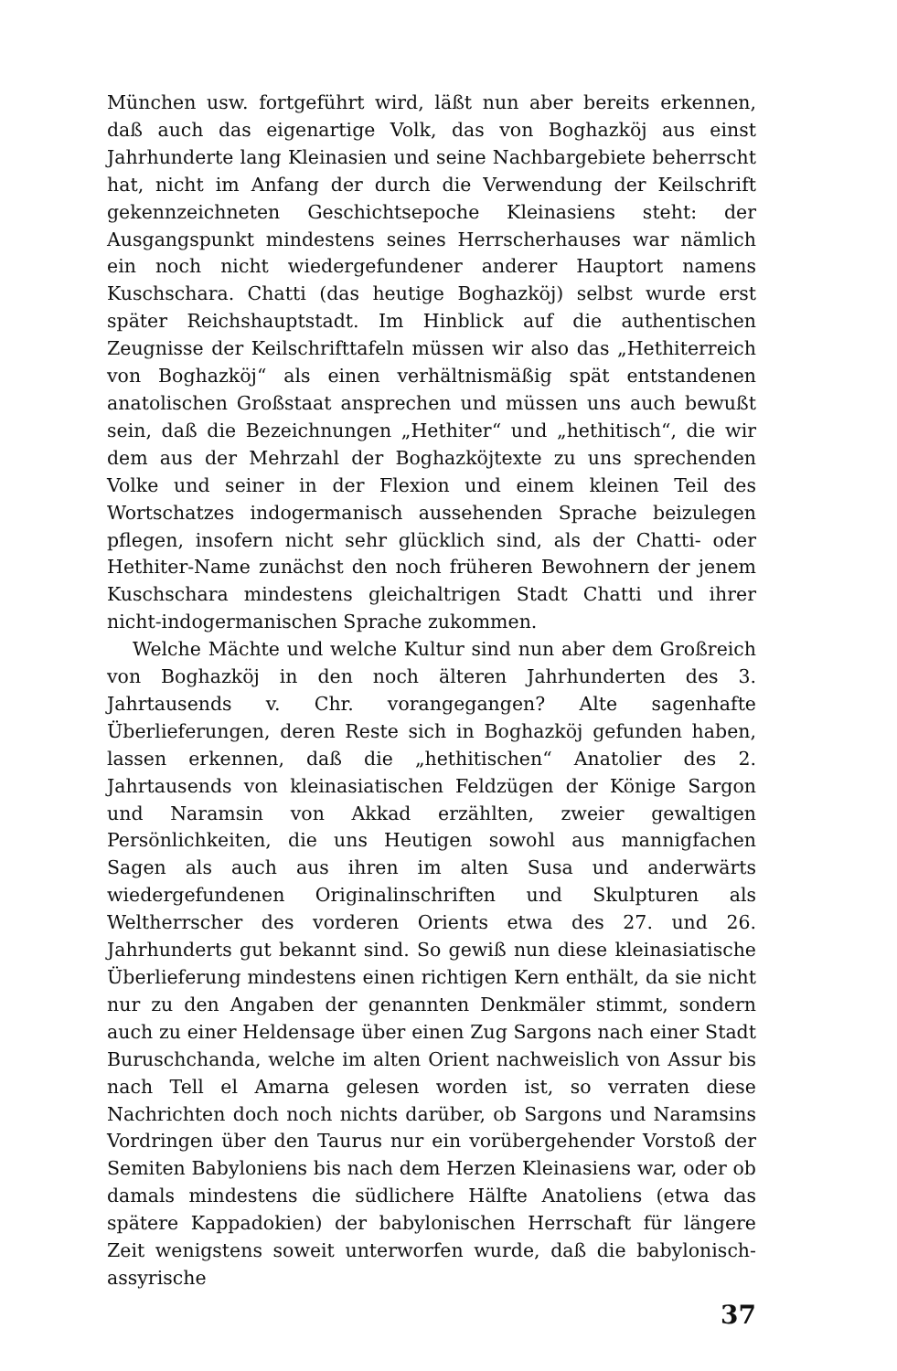München usw. fortgeführt wird, läßt nun aber bereits erkennen, daß auch das eigenartige Volk, das von Boghazköj aus einst Jahrhunderte lang Kleinasien und seine Nachbargebiete beherrscht hat, nicht im Anfang der durch die Verwendung der Keilschrift gekennzeichneten Geschichtsepoche Kleinasiens steht: der Ausgangspunkt mindestens seines Herrscherhauses war nämlich ein noch nicht wiedergefundener anderer Hauptort namens Kuschschara. Chatti (das heutige Boghazköj) selbst wurde erst später Reichshauptstadt. Im Hinblick auf die authentischen Zeugnisse der Keilschrifttafeln müssen wir also das „Hethiterreich von Boghazköj“ als einen verhältnismäßig spät entstandenen anatolischen Großstaat ansprechen und müssen uns auch bewußt sein, daß die Bezeichnungen „Hethiter“ und „hethitisch“, die wir dem aus der Mehrzahl der Boghazköjtexte zu uns sprechenden Volke und seiner in der Flexion und einem kleinen Teil des Wortschatzes indogermanisch aussehenden Sprache beizulegen pflegen, insofern nicht sehr glücklich sind, als der Chatti- oder Hethiter-Name zunächst den noch früheren Bewohnern der jenem Kuschschara mindestens gleichaltrigen Stadt Chatti und ihrer nicht-indogermanischen Sprache zukommen.
Welche Mächte und welche Kultur sind nun aber dem Großreich von Boghazköj in den noch älteren Jahrhunderten des 3. Jahrtausends v. Chr. vorangegangen? Alte sagenhafte Überlieferungen, deren Reste sich in Boghazköj gefunden haben, lassen erkennen, daß die „hethitischen“ Anatolier des 2. Jahrtausends von kleinasiatischen Feldzügen der Könige Sargon und Naramsin von Akkad erzählten, zweier gewaltigen Persönlichkeiten, die uns Heutigen sowohl aus mannigfachen Sagen als auch aus ihren im alten Susa und anderwärts wiedergefundenen Originalinschriften und Skulpturen als Weltherrscher des vorderen Orients etwa des 27. und 26. Jahrhunderts gut bekannt sind. So gewiß nun diese kleinasiatische Überlieferung mindestens einen richtigen Kern enthält, da sie nicht nur zu den Angaben der genannten Denkmäler stimmt, sondern auch zu einer Heldensage über einen Zug Sargons nach einer Stadt Buruschchanda, welche im alten Orient nachweislich von Assur bis nach Tell el Amarna gelesen worden ist, so verraten diese Nachrichten doch noch nichts darüber, ob Sargons und Naramsins Vordringen über den Taurus nur ein vorübergehender Vorstoß der Semiten Babyloniens bis nach dem Herzen Kleinasiens war, oder ob damals mindestens die südlichere Hälfte Anatoliens (etwa das spätere Kappadokien) der babylonischen Herrschaft für längere Zeit wenigstens soweit unterworfen wurde, daß die babylonisch-assyrische
37